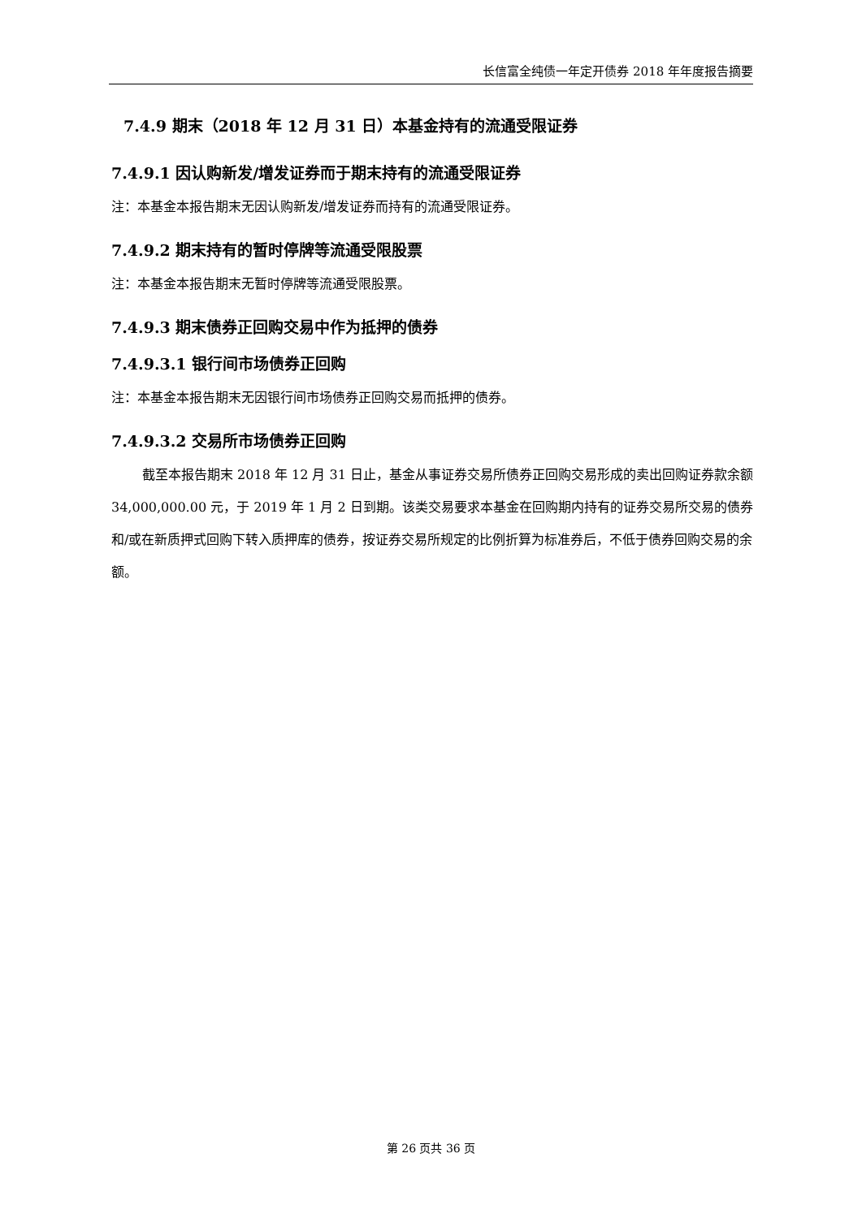长信富全纯债一年定开债券 2018 年年度报告摘要
7.4.9 期末（2018 年 12 月 31 日）本基金持有的流通受限证券
7.4.9.1 因认购新发/增发证券而于期末持有的流通受限证券
注：本基金本报告期末无因认购新发/增发证券而持有的流通受限证券。
7.4.9.2 期末持有的暂时停牌等流通受限股票
注：本基金本报告期末无暂时停牌等流通受限股票。
7.4.9.3 期末债券正回购交易中作为抵押的债券
7.4.9.3.1 银行间市场债券正回购
注：本基金本报告期末无因银行间市场债券正回购交易而抵押的债券。
7.4.9.3.2 交易所市场债券正回购
截至本报告期末 2018 年 12 月 31 日止，基金从事证券交易所债券正回购交易形成的卖出回购证券款余额 34,000,000.00 元，于 2019 年 1 月 2 日到期。该类交易要求本基金在回购期内持有的证券交易所交易的债券和/或在新质押式回购下转入质押库的债券，按证券交易所规定的比例折算为标准券后，不低于债券回购交易的余额。
第 26 页共 36 页